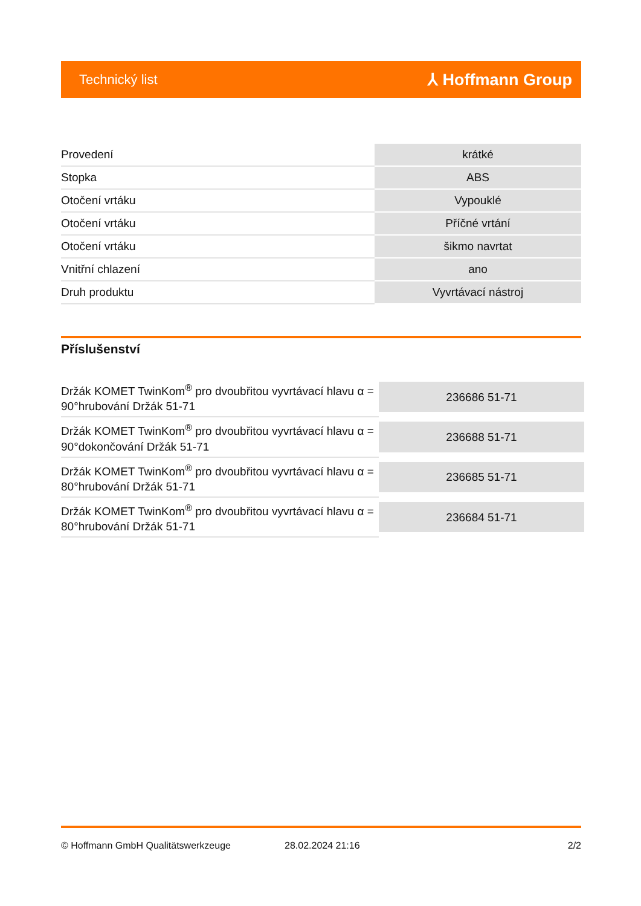Technický list ⅄ Hoffmann Group
| Provedení | krátké |
| Stopka | ABS |
| Otočení vrtáku | Vypouklé |
| Otočení vrtáku | Příčné vrtání |
| Otočení vrtáku | šikmo navrtat |
| Vnitřní chlazení | ano |
| Druh produktu | Vyvrtávací nástroj |
Příslušenství
| Držák KOMET TwinKom<sup>®</sup> pro dvoubřitou vyvrtávací hlavu α = 90°hrubování Držák 51-71 | 236686 51-71 |
| Držák KOMET TwinKom<sup>®</sup> pro dvoubřitou vyvrtávací hlavu α = 90°dokončování Držák 51-71 | 236688 51-71 |
| Držák KOMET TwinKom<sup>®</sup> pro dvoubřitou vyvrtávací hlavu α = 80°hrubování Držák 51-71 | 236685 51-71 |
| Držák KOMET TwinKom<sup>®</sup> pro dvoubřitou vyvrtávací hlavu α = 80°hrubování Držák 51-71 | 236684 51-71 |
© Hoffmann GmbH Qualitätswerkzeuge 28.02.2024 21:16 2/2